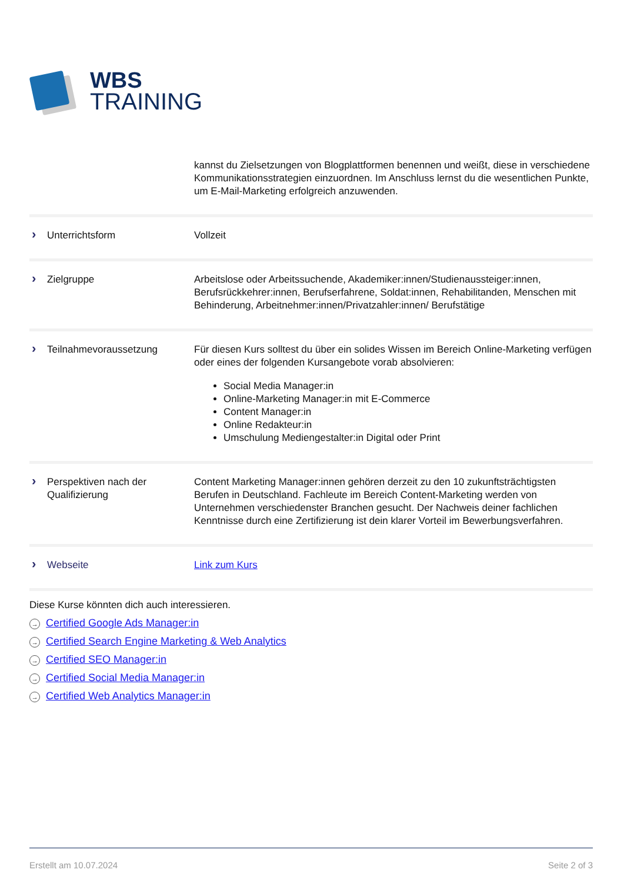WBS
TRAINING
| | kannst du Zielsetzungen von Blogplattformen benennen und weißt, diese in verschiedene Kommunikationsstrategien einzuordnen. Im Anschluss lernst du die wesentlichen Punkte, um E-Mail-Marketing erfolgreich anzuwenden. |
| › Unterrichtsform | Vollzeit |
| › Zielgruppe | Arbeitslose oder Arbeitssuchende, Akademiker:innen/Studienaussteiger:innen, Berufsrückkehrer:innen, Berufserfahrene, Soldat:innen, Rehabilitanden, Menschen mit Behinderung, Arbeitnehmer:innen/Privatzahler:innen/ Berufstätige |
| › Teilnahmevoraussetzung | Für diesen Kurs solltest du über ein solides Wissen im Bereich Online-Marketing verfügen oder eines der folgenden Kursangebote vorab absolvieren: Social Media Manager:in Online-Marketing Manager:in mit E-Commerce Content Manager:in Online Redakteur:in Umschulung Mediengestalter:in Digital oder Print |
| › Perspektiven nach der Qualifizierung | Content Marketing Manager:innen gehören derzeit zu den 10 zukunftsträchtigsten Berufen in Deutschland. Fachleute im Bereich Content-Marketing werden von Unternehmen verschiedenster Branchen gesucht. Der Nachweis deiner fachlichen Kenntnisse durch eine Zertifizierung ist dein klarer Vorteil im Bewerbungsverfahren. |
| › Webseite | Link zum Kurs |
Diese Kurse könnten dich auch interessieren.
→ Certified Google Ads Manager:in
→ Certified Search Engine Marketing & Web Analytics
→ Certified SEO Manager:in
→ Certified Social Media Manager:in
→ Certified Web Analytics Manager:in
Erstellt am 10.07.2024 Seite 2 of 3